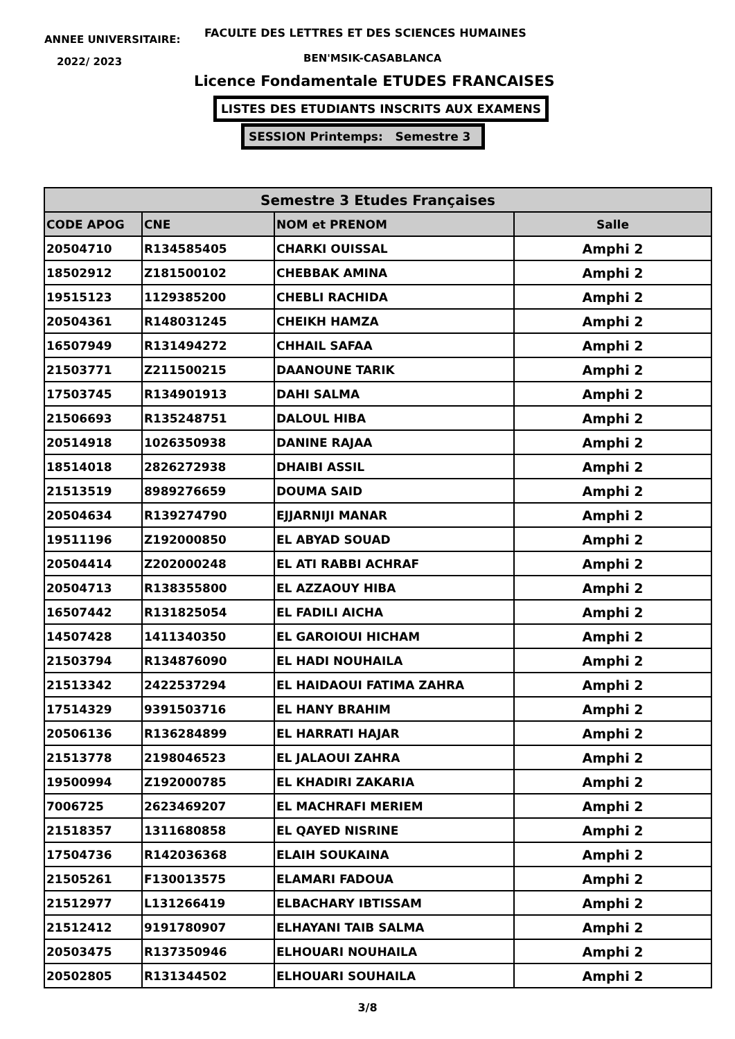ANNEE UNIVERSITAIRE:
2022/ 2023
FACULTE DES LETTRES ET DES SCIENCES HUMAINES
BEN'MSIK-CASABLANCA
Licence Fondamentale ETUDES FRANCAISES
LISTES DES ETUDIANTS INSCRITS AUX EXAMENS
SESSION Printemps: Semestre 3
| Semestre 3 Etudes Françaises | | | |
| --- | --- | --- | --- |
| CODE APOG | CNE | NOM et PRENOM | Salle |
| 20504710 | R134585405 | CHARKI OUISSAL | Amphi 2 |
| 18502912 | Z181500102 | CHEBBAK AMINA | Amphi 2 |
| 19515123 | 1129385200 | CHEBLI RACHIDA | Amphi 2 |
| 20504361 | R148031245 | CHEIKH HAMZA | Amphi 2 |
| 16507949 | R131494272 | CHHAIL SAFAA | Amphi 2 |
| 21503771 | Z211500215 | DAANOUNE TARIK | Amphi 2 |
| 17503745 | R134901913 | DAHI SALMA | Amphi 2 |
| 21506693 | R135248751 | DALOUL HIBA | Amphi 2 |
| 20514918 | 1026350938 | DANINE RAJAA | Amphi 2 |
| 18514018 | 2826272938 | DHAIBI ASSIL | Amphi 2 |
| 21513519 | 8989276659 | DOUMA SAID | Amphi 2 |
| 20504634 | R139274790 | EJJARNIJI MANAR | Amphi 2 |
| 19511196 | Z192000850 | EL ABYAD SOUAD | Amphi 2 |
| 20504414 | Z202000248 | EL ATI RABBI ACHRAF | Amphi 2 |
| 20504713 | R138355800 | EL AZZAOUY HIBA | Amphi 2 |
| 16507442 | R131825054 | EL FADILI AICHA | Amphi 2 |
| 14507428 | 1411340350 | EL GAROIOUI HICHAM | Amphi 2 |
| 21503794 | R134876090 | EL HADI NOUHAILA | Amphi 2 |
| 21513342 | 2422537294 | EL HAIDAOUI FATIMA ZAHRA | Amphi 2 |
| 17514329 | 9391503716 | EL HANY BRAHIM | Amphi 2 |
| 20506136 | R136284899 | EL HARRATI HAJAR | Amphi 2 |
| 21513778 | 2198046523 | EL JALAOUI ZAHRA | Amphi 2 |
| 19500994 | Z192000785 | EL KHADIRI ZAKARIA | Amphi 2 |
| 7006725 | 2623469207 | EL MACHRAFI MERIEM | Amphi 2 |
| 21518357 | 1311680858 | EL QAYED NISRINE | Amphi 2 |
| 17504736 | R142036368 | ELAIH SOUKAINA | Amphi 2 |
| 21505261 | F130013575 | ELAMARI FADOUA | Amphi 2 |
| 21512977 | L131266419 | ELBACHARY IBTISSAM | Amphi 2 |
| 21512412 | 9191780907 | ELHAYANI TAIB SALMA | Amphi 2 |
| 20503475 | R137350946 | ELHOUARI NOUHAILA | Amphi 2 |
| 20502805 | R131344502 | ELHOUARI SOUHAILA | Amphi 2 |
3/8